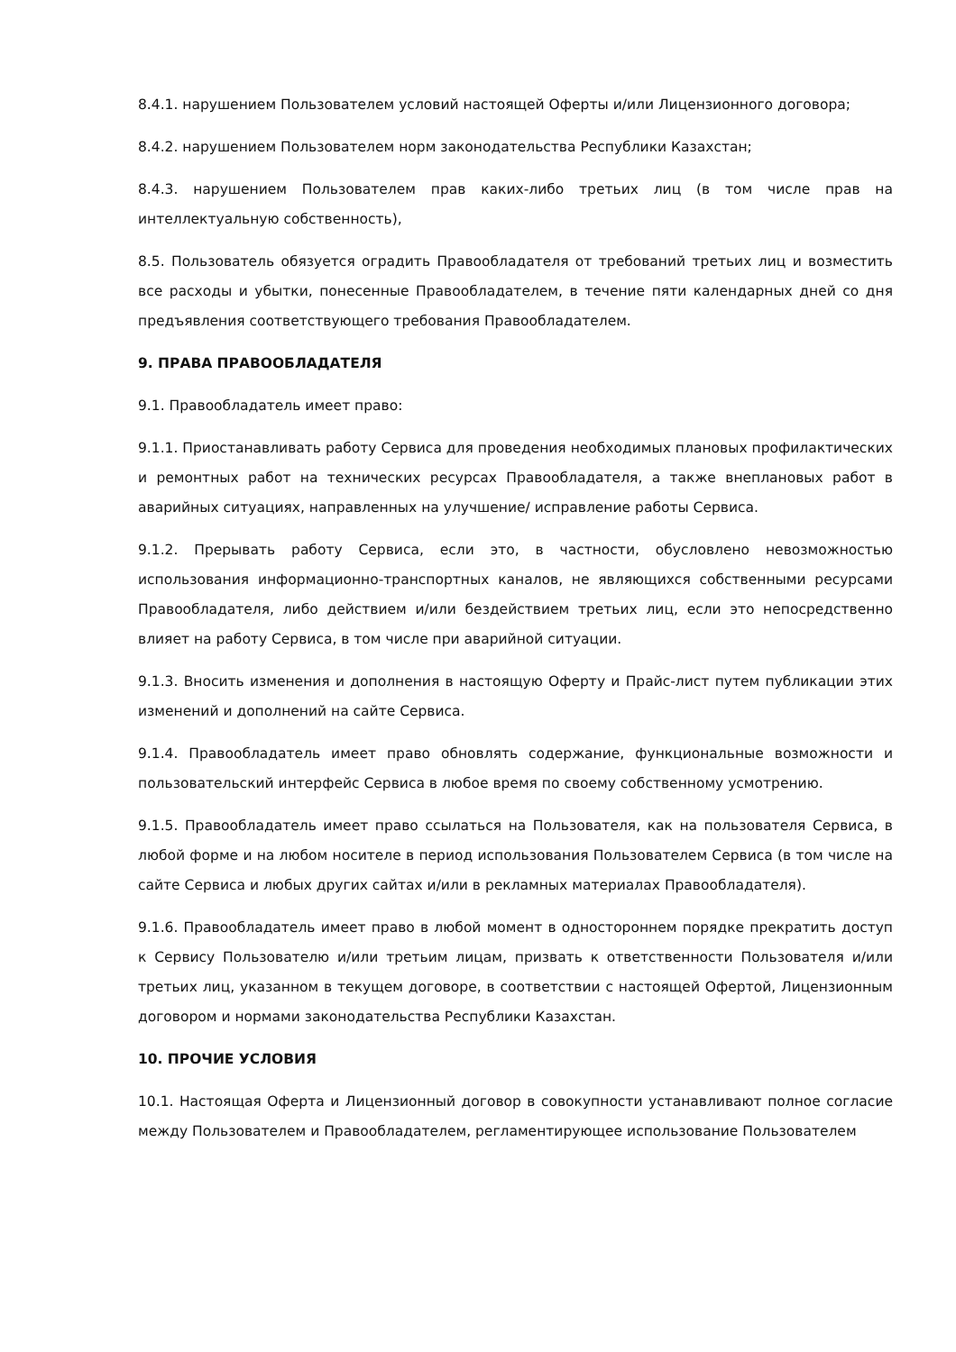8.4.1. нарушением Пользователем условий настоящей Оферты и/или Лицензионного договора;
8.4.2. нарушением Пользователем норм законодательства Республики Казахстан;
8.4.3. нарушением Пользователем прав каких-либо третьих лиц (в том числе прав на интеллектуальную собственность),
8.5. Пользователь обязуется оградить Правообладателя от требований третьих лиц и возместить все расходы и убытки, понесенные Правообладателем, в течение пяти календарных дней со дня предъявления соответствующего требования Правообладателем.
9. ПРАВА ПРАВООБЛАДАТЕЛЯ
9.1. Правообладатель имеет право:
9.1.1. Приостанавливать работу Сервиса для проведения необходимых плановых профилактических и ремонтных работ на технических ресурсах Правообладателя, а также внеплановых работ в аварийных ситуациях, направленных на улучшение/ исправление работы Сервиса.
9.1.2. Прерывать работу Сервиса, если это, в частности, обусловлено невозможностью использования информационно-транспортных каналов, не являющихся собственными ресурсами Правообладателя, либо действием и/или бездействием третьих лиц, если это непосредственно влияет на работу Сервиса, в том числе при аварийной ситуации.
9.1.3. Вносить изменения и дополнения в настоящую Оферту и Прайс-лист путем публикации этих изменений и дополнений на сайте Сервиса.
9.1.4. Правообладатель имеет право обновлять содержание, функциональные возможности и пользовательский интерфейс Сервиса в любое время по своему собственному усмотрению.
9.1.5. Правообладатель имеет право ссылаться на Пользователя, как на пользователя Сервиса, в любой форме и на любом носителе в период использования Пользователем Сервиса (в том числе на сайте Сервиса и любых других сайтах и/или в рекламных материалах Правообладателя).
9.1.6. Правообладатель имеет право в любой момент в одностороннем порядке прекратить доступ к Сервису Пользователю и/или третьим лицам, призвать к ответственности Пользователя и/или третьих лиц, указанном в текущем договоре, в соответствии с настоящей Офертой, Лицензионным договором и нормами законодательства Республики Казахстан.
10. ПРОЧИЕ УСЛОВИЯ
10.1. Настоящая Оферта и Лицензионный договор в совокупности устанавливают полное согласие между Пользователем и Правообладателем, регламентирующее использование Пользователем